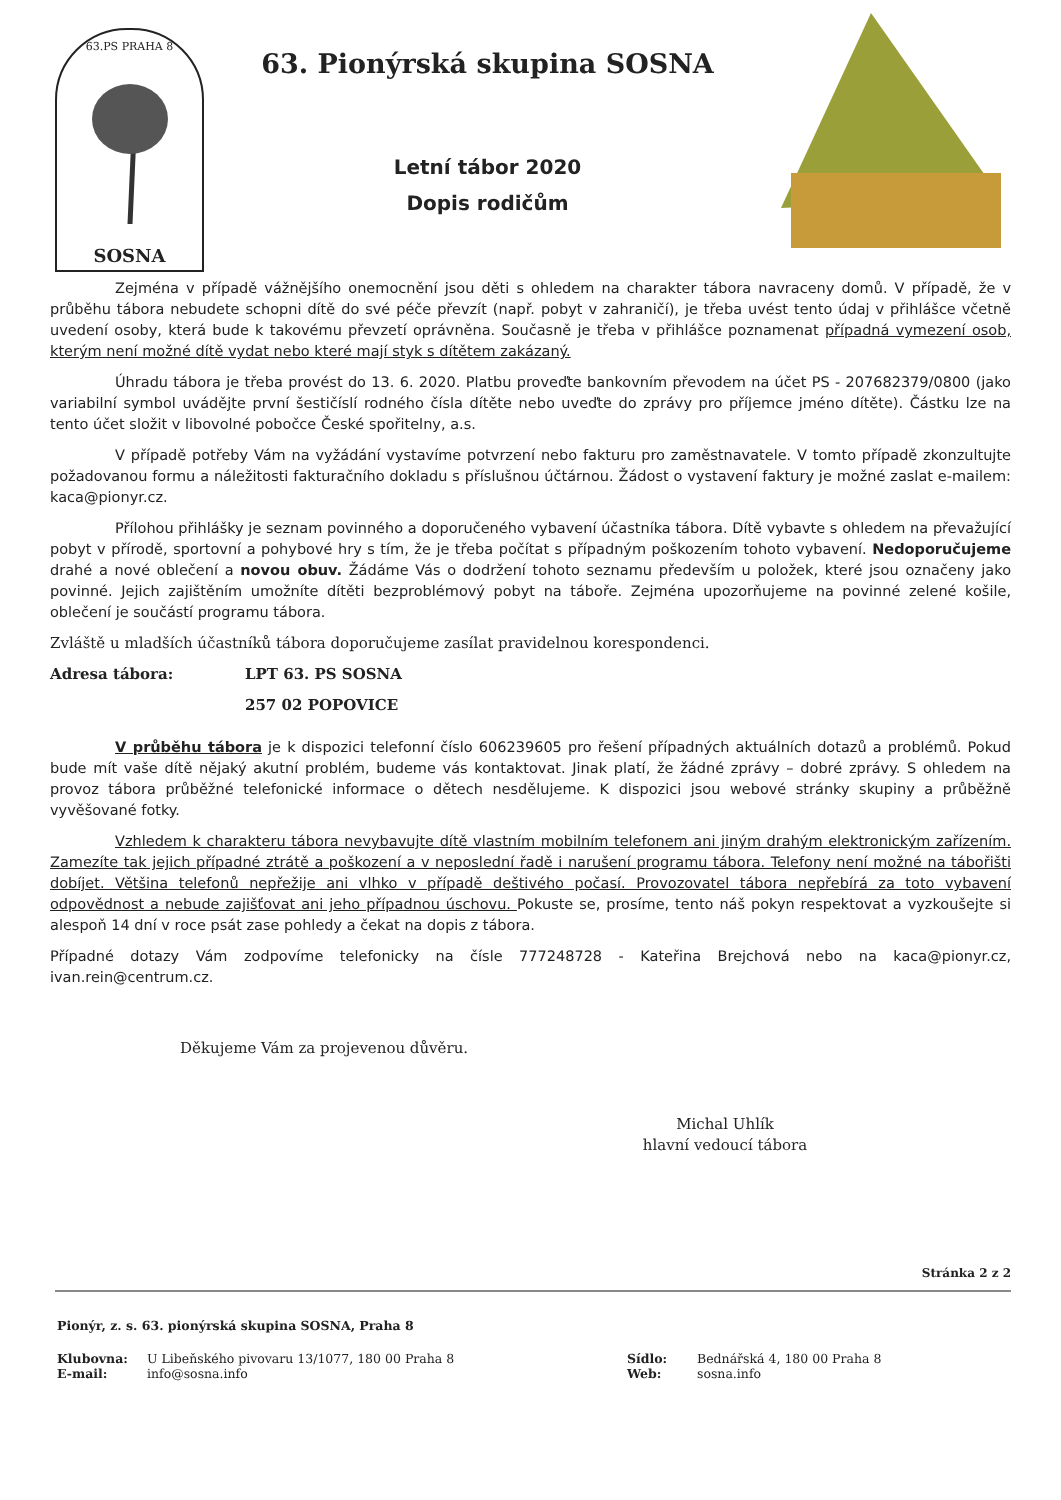63.PS PRAHA 8
SOSNA
63. Pionýrská skupina SOSNA
Letní tábor 2020
Dopis rodičům
Zejména v případě vážnějšího onemocnění jsou děti s ohledem na charakter tábora navraceny domů. V případě, že v průběhu tábora nebudete schopni dítě do své péče převzít (např. pobyt v zahraničí), je třeba uvést tento údaj v přihlášce včetně uvedení osoby, která bude k takovému převzetí oprávněna. Současně je třeba v přihlášce poznamenat případná vymezení osob, kterým není možné dítě vydat nebo které mají styk s dítětem zakázaný.
Úhradu tábora je třeba provést do 13. 6. 2020. Platbu proveďte bankovním převodem na účet PS - 207682379/0800 (jako variabilní symbol uvádějte první šestičíslí rodného čísla dítěte nebo uveďte do zprávy pro příjemce jméno dítěte). Částku lze na tento účet složit v libovolné pobočce České spořitelny, a.s.
V případě potřeby Vám na vyžádání vystavíme potvrzení nebo fakturu pro zaměstnavatele. V tomto případě zkonzultujte požadovanou formu a náležitosti fakturačního dokladu s příslušnou účtárnou. Žádost o vystavení faktury je možné zaslat e-mailem: kaca@pionyr.cz.
Přílohou přihlášky je seznam povinného a doporučeného vybavení účastníka tábora. Dítě vybavte s ohledem na převažující pobyt v přírodě, sportovní a pohybové hry s tím, že je třeba počítat s případným poškozením tohoto vybavení. Nedoporučujeme drahé a nové oblečení a novou obuv. Žádáme Vás o dodržení tohoto seznamu především u položek, které jsou označeny jako povinné. Jejich zajištěním umožníte dítěti bezproblémový pobyt na táboře. Zejména upozorňujeme na povinné zelené košile, oblečení je součástí programu tábora.
Zvláště u mladších účastníků tábora doporučujeme zasílat pravidelnou korespondenci.
Adresa tábora: LPT 63. PS SOSNA
257 02 POPOVICE
V průběhu tábora je k dispozici telefonní číslo 606239605 pro řešení případných aktuálních dotazů a problémů. Pokud bude mít vaše dítě nějaký akutní problém, budeme vás kontaktovat. Jinak platí, že žádné zprávy – dobré zprávy. S ohledem na provoz tábora průběžné telefonické informace o dětech nesdělujeme. K dispozici jsou webové stránky skupiny a průběžně vyvěšované fotky.
Vzhledem k charakteru tábora nevybavujte dítě vlastním mobilním telefonem ani jiným drahým elektronickým zařízením. Zamezíte tak jejich případné ztrátě a poškození a v neposlední řadě i narušení programu tábora. Telefony není možné na tábořišti dobíjet. Většina telefonů nepřežije ani vlhko v případě deštivého počasí. Provozovatel tábora nepřebírá za toto vybavení odpovědnost a nebude zajišťovat ani jeho případnou úschovu. Pokuste se, prosíme, tento náš pokyn respektovat a vyzkoušejte si alespoň 14 dní v roce psát zase pohledy a čekat na dopis z tábora.
Případné dotazy Vám zodpovíme telefonicky na čísle 777248728 - Kateřina Brejchová nebo na kaca@pionyr.cz, ivan.rein@centrum.cz.
Děkujeme Vám za projevenou důvěru.
Michal Uhlík
hlavní vedoucí tábora
Stránka 2 z 2
Pionýr, z. s. 63. pionýrská skupina SOSNA, Praha 8
Klubovna: U Libeňského pivovaru 13/1077, 180 00 Praha 8 Sídlo: Bednářská 4, 180 00 Praha 8 E-mail: info@sosna.info Web: sosna.info